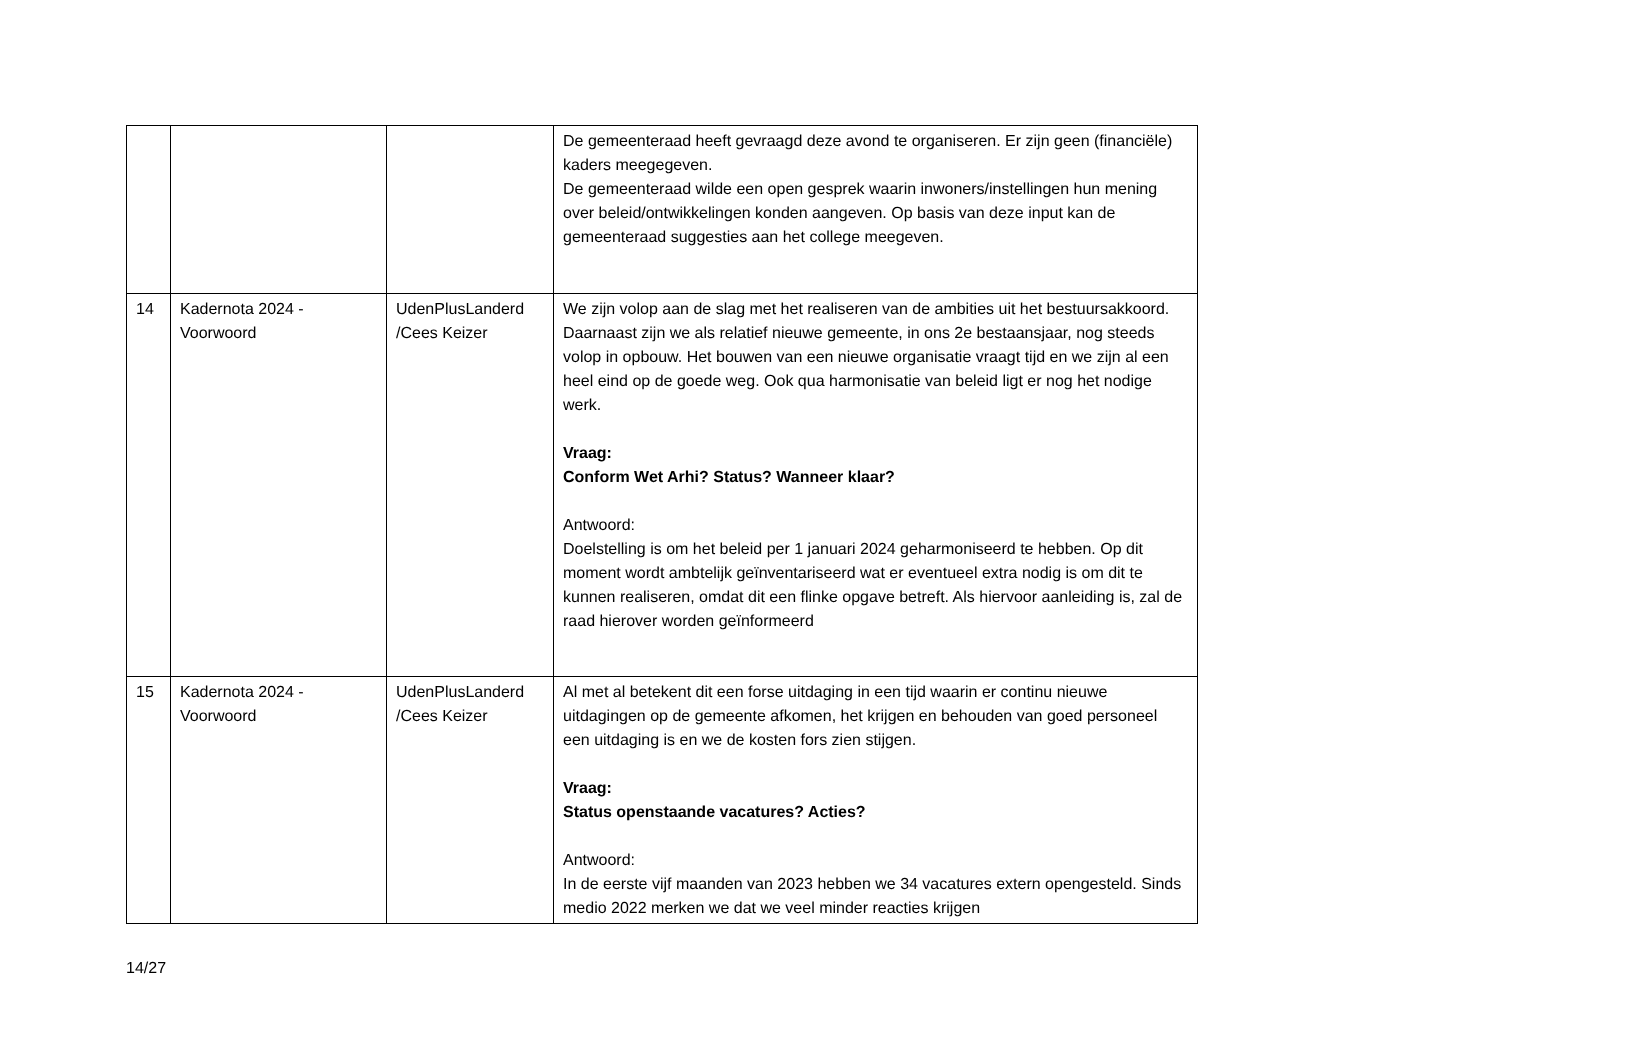| | | | De gemeenteraad heeft gevraagd deze avond te organiseren. Er zijn geen (financiële) kaders meegegeven. De gemeenteraad wilde een open gesprek waarin inwoners/instellingen hun mening over beleid/ontwikkelingen konden aangeven. Op basis van deze input kan de gemeenteraad suggesties aan het college meegeven. |
| 14 | Kadernota 2024 - Voorwoord | UdenPlusLanderd /Cees Keizer | We zijn volop aan de slag met het realiseren van de ambities uit het bestuursakkoord. Daarnaast zijn we als relatief nieuwe gemeente, in ons 2e bestaansjaar, nog steeds volop in opbouw. Het bouwen van een nieuwe organisatie vraagt tijd en we zijn al een heel eind op de goede weg. Ook qua harmonisatie van beleid ligt er nog het nodige werk. Vraag: Conform Wet Arhi? Status? Wanneer klaar? Antwoord: Doelstelling is om het beleid per 1 januari 2024 geharmoniseerd te hebben. Op dit moment wordt ambtelijk geïnventariseerd wat er eventueel extra nodig is om dit te kunnen realiseren, omdat dit een flinke opgave betreft. Als hiervoor aanleiding is, zal de raad hierover worden geïnformeerd |
| 15 | Kadernota 2024 - Voorwoord | UdenPlusLanderd /Cees Keizer | Al met al betekent dit een forse uitdaging in een tijd waarin er continu nieuwe uitdagingen op de gemeente afkomen, het krijgen en behouden van goed personeel een uitdaging is en we de kosten fors zien stijgen. Vraag: Status openstaande vacatures? Acties? Antwoord: In de eerste vijf maanden van 2023 hebben we 34 vacatures extern opengesteld. Sinds medio 2022 merken we dat we veel minder reacties krijgen |
14/27